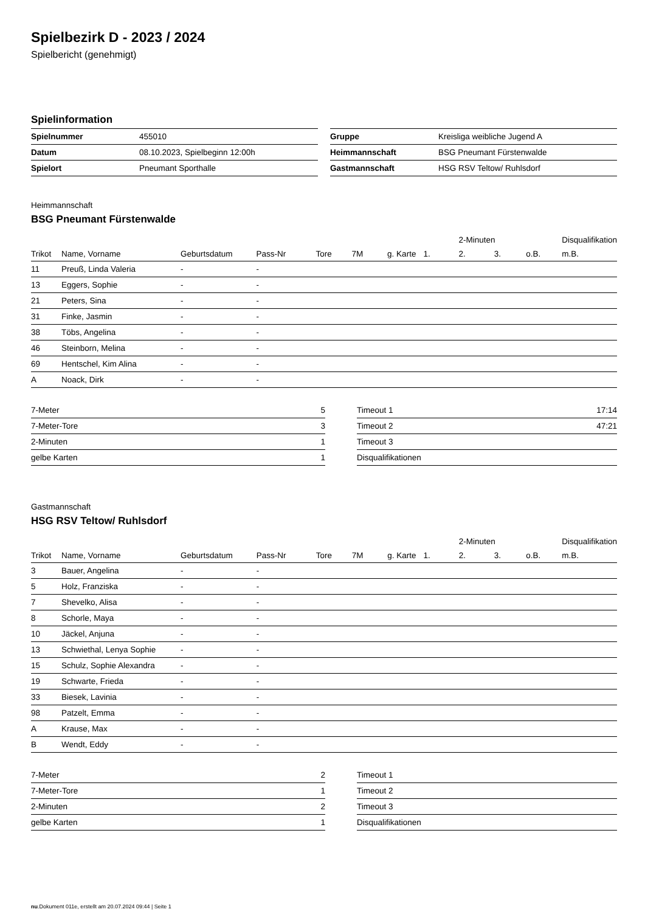Spielbezirk D - 2023 / 2024
Spielbericht (genehmigt)
Spielinformation
| Spielnummer | 455010 |
| Datum | 08.10.2023, Spielbeginn 12:00h |
| Spielort | Pneumant Sporthalle |
| Gruppe | Kreisliga weibliche Jugend A |
| Heimmannschaft | BSG Pneumant Fürstenwalde |
| Gastmannschaft | HSG RSV Teltow/ Ruhlsdorf |
Heimmannschaft
BSG Pneumant Fürstenwalde
| | | | | | | | | 2-Minuten | | | Disqualifikation |
| --- | --- | --- | --- | --- | --- | --- | --- | --- | --- | --- | --- |
| Trikot | Name, Vorname | Geburtsdatum | Pass-Nr | Tore | 7M | g. Karte | 1. | 2. | 3. | o.B. | m.B. |
| 11 | Preuß, Linda Valeria | - | - | | | | | | | | |
| 13 | Eggers, Sophie | - | - | | | | | | | | |
| 21 | Peters, Sina | - | - | | | | | | | | |
| 31 | Finke, Jasmin | - | - | | | | | | | | |
| 38 | Töbs, Angelina | - | - | | | | | | | | |
| 46 | Steinborn, Melina | - | - | | | | | | | | |
| 69 | Hentschel, Kim Alina | - | - | | | | | | | | |
| A | Noack, Dirk | - | - | | | | | | | | |
| 7-Meter | 5 |
| 7-Meter-Tore | 3 |
| 2-Minuten | 1 |
| gelbe Karten | 1 |
| Timeout 1 | 17:14 |
| Timeout 2 | 47:21 |
| Timeout 3 | |
| Disqualifikationen | |
Gastmannschaft
HSG RSV Teltow/ Ruhlsdorf
| | | | | | | | | 2-Minuten | | | Disqualifikation |
| --- | --- | --- | --- | --- | --- | --- | --- | --- | --- | --- | --- |
| Trikot | Name, Vorname | Geburtsdatum | Pass-Nr | Tore | 7M | g. Karte | 1. | 2. | 3. | o.B. | m.B. |
| 3 | Bauer, Angelina | - | - | | | | | | | | |
| 5 | Holz, Franziska | - | - | | | | | | | | |
| 7 | Shevelko, Alisa | - | - | | | | | | | | |
| 8 | Schorle, Maya | - | - | | | | | | | | |
| 10 | Jäckel, Anjuna | - | - | | | | | | | | |
| 13 | Schwiethal, Lenya Sophie | - | - | | | | | | | | |
| 15 | Schulz, Sophie Alexandra | - | - | | | | | | | | |
| 19 | Schwarte, Frieda | - | - | | | | | | | | |
| 33 | Biesek, Lavinia | - | - | | | | | | | | |
| 98 | Patzelt, Emma | - | - | | | | | | | | |
| A | Krause, Max | - | - | | | | | | | | |
| B | Wendt, Eddy | - | - | | | | | | | | |
| 7-Meter | 2 |
| 7-Meter-Tore | 1 |
| 2-Minuten | 2 |
| gelbe Karten | 1 |
| Timeout 1 | |
| Timeout 2 | |
| Timeout 3 | |
| Disqualifikationen | |
nu.Dokument 011e, erstellt am 20.07.2024 09:44 | Seite 1